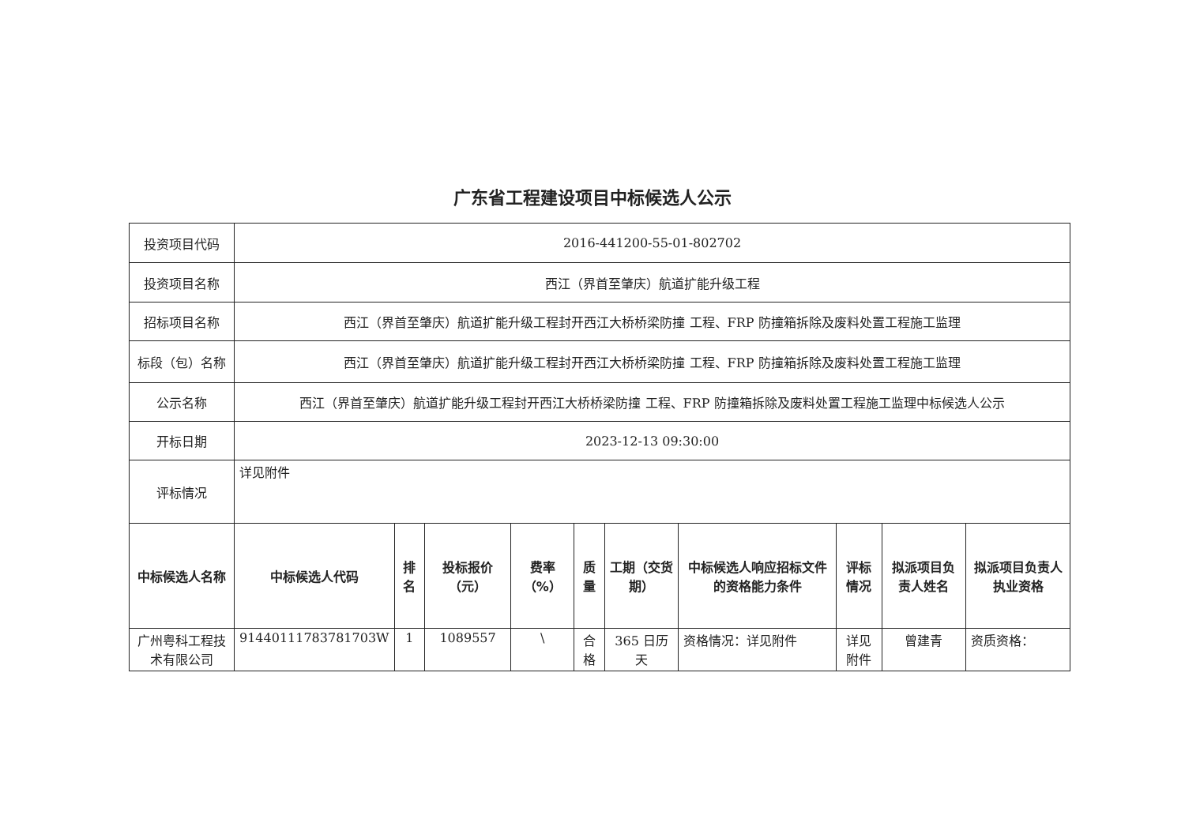广东省工程建设项目中标候选人公示
| 投资项目代码 | 2016-441200-55-01-802702 | | | | | | | | | |
| 投资项目名称 | 西江（界首至肇庆）航道扩能升级工程 | | | | | | | | | |
| 招标项目名称 | 西江（界首至肇庆）航道扩能升级工程封开西江大桥桥梁防撞 工程、FRP 防撞箱拆除及废料处置工程施工监理 | | | | | | | | | |
| 标段（包）名称 | 西江（界首至肇庆）航道扩能升级工程封开西江大桥桥梁防撞 工程、FRP 防撞箱拆除及废料处置工程施工监理 | | | | | | | | | |
| 公示名称 | 西江（界首至肇庆）航道扩能升级工程封开西江大桥桥梁防撞 工程、FRP 防撞箱拆除及废料处置工程施工监理中标候选人公示 | | | | | | | | | |
| 开标日期 | 2023-12-13 09:30:00 | | | | | | | | | |
| 评标情况 | 详见附件 | | | | | | | | | |
| 中标候选人名称 | 中标候选人代码 | 排名 | 投标报价（元） | 费率（%） | 质量 | 工期（交货期） | 中标候选人响应招标文件的资格能力条件 | 评标情况 | 拟派项目负责人姓名 | 拟派项目负责人执业资格 |
| 广州粤科工程技术有限公司 | 91440111783781703W | 1 | 1089557 | \ | 合格 | 365 日历天 | 资格情况：详见附件 | 详见附件 | 曾建青 | 资质资格： |